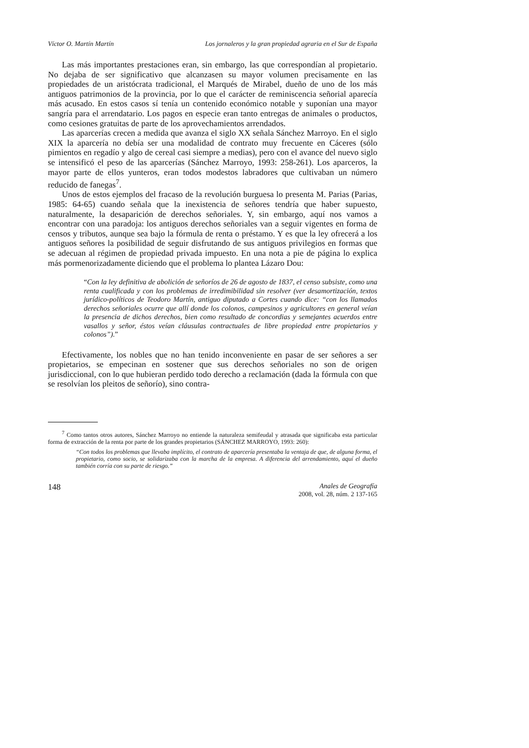Víctor O. Martín Martín Los jornaleros y la gran propiedad agraria en el Sur de España
Las más importantes prestaciones eran, sin embargo, las que correspondían al propietario. No dejaba de ser significativo que alcanzasen su mayor volumen precisamente en las propiedades de un aristócrata tradicional, el Marqués de Mirabel, dueño de uno de los más antiguos patrimonios de la provincia, por lo que el carácter de reminiscencia señorial aparecía más acusado. En estos casos sí tenía un contenido económico notable y suponían una mayor sangría para el arrendatario. Los pagos en especie eran tanto entregas de animales o productos, como cesiones gratuitas de parte de los aprovechamientos arrendados.
Las aparcerías crecen a medida que avanza el siglo XX señala Sánchez Marroyo. En el siglo XIX la aparcería no debía ser una modalidad de contrato muy frecuente en Cáceres (sólo pimientos en regadío y algo de cereal casi siempre a medias), pero con el avance del nuevo siglo se intensificó el peso de las aparcerías (Sánchez Marroyo, 1993: 258-261). Los aparceros, la mayor parte de ellos yunteros, eran todos modestos labradores que cultivaban un número reducido de fanegas<sup>7</sup>.
Unos de estos ejemplos del fracaso de la revolución burguesa lo presenta M. Parias (Parias, 1985: 64-65) cuando señala que la inexistencia de señores tendría que haber supuesto, naturalmente, la desaparición de derechos señoriales. Y, sin embargo, aquí nos vamos a encontrar con una paradoja: los antiguos derechos señoriales van a seguir vigentes en forma de censos y tributos, aunque sea bajo la fórmula de renta o préstamo. Y es que la ley ofrecerá a los antiguos señores la posibilidad de seguir disfrutando de sus antiguos privilegios en formas que se adecuan al régimen de propiedad privada impuesto. En una nota a pie de página lo explica más pormenorizadamente diciendo que el problema lo plantea Lázaro Dou:
“Con la ley definitiva de abolición de señoríos de 26 de agosto de 1837, el censo subsiste, como una renta cualificada y con los problemas de irredimibilidad sin resolver (ver desamortización, textos jurídico-políticos de Teodoro Martín, antiguo diputado a Cortes cuando dice: “con los llamados derechos señoriales ocurre que allí donde los colonos, campesinos y agricultores en general veían la presencia de dichos derechos, bien como resultado de concordias y semejantes acuerdos entre vasallos y señor, éstos veían cláusulas contractuales de libre propiedad entre propietarios y colonos”).”
Efectivamente, los nobles que no han tenido inconveniente en pasar de ser señores a ser propietarios, se empecinan en sostener que sus derechos señoriales no son de origen jurisdiccional, con lo que hubieran perdido todo derecho a reclamación (dada la fórmula con que se resolvían los pleitos de señorío), sino contra-
<sup>7</sup> Como tantos otros autores, Sánchez Marroyo no entiende la naturaleza semifeudal y atrasada que significaba esta particular forma de extracción de la renta por parte de los grandes propietarios (SÁNCHEZ MARROYO, 1993: 260):
“Con todos los problemas que llevaba implícito, el contrato de aparcería presentaba la ventaja de que, de alguna forma, el propietario, como socio, se solidarizaba con la marcha de la empresa. A diferencia del arrendamiento, aquí el dueño también corría con su parte de riesgo.”
148 Anales de Geografía
2008, vol. 28, núm. 2 137-165